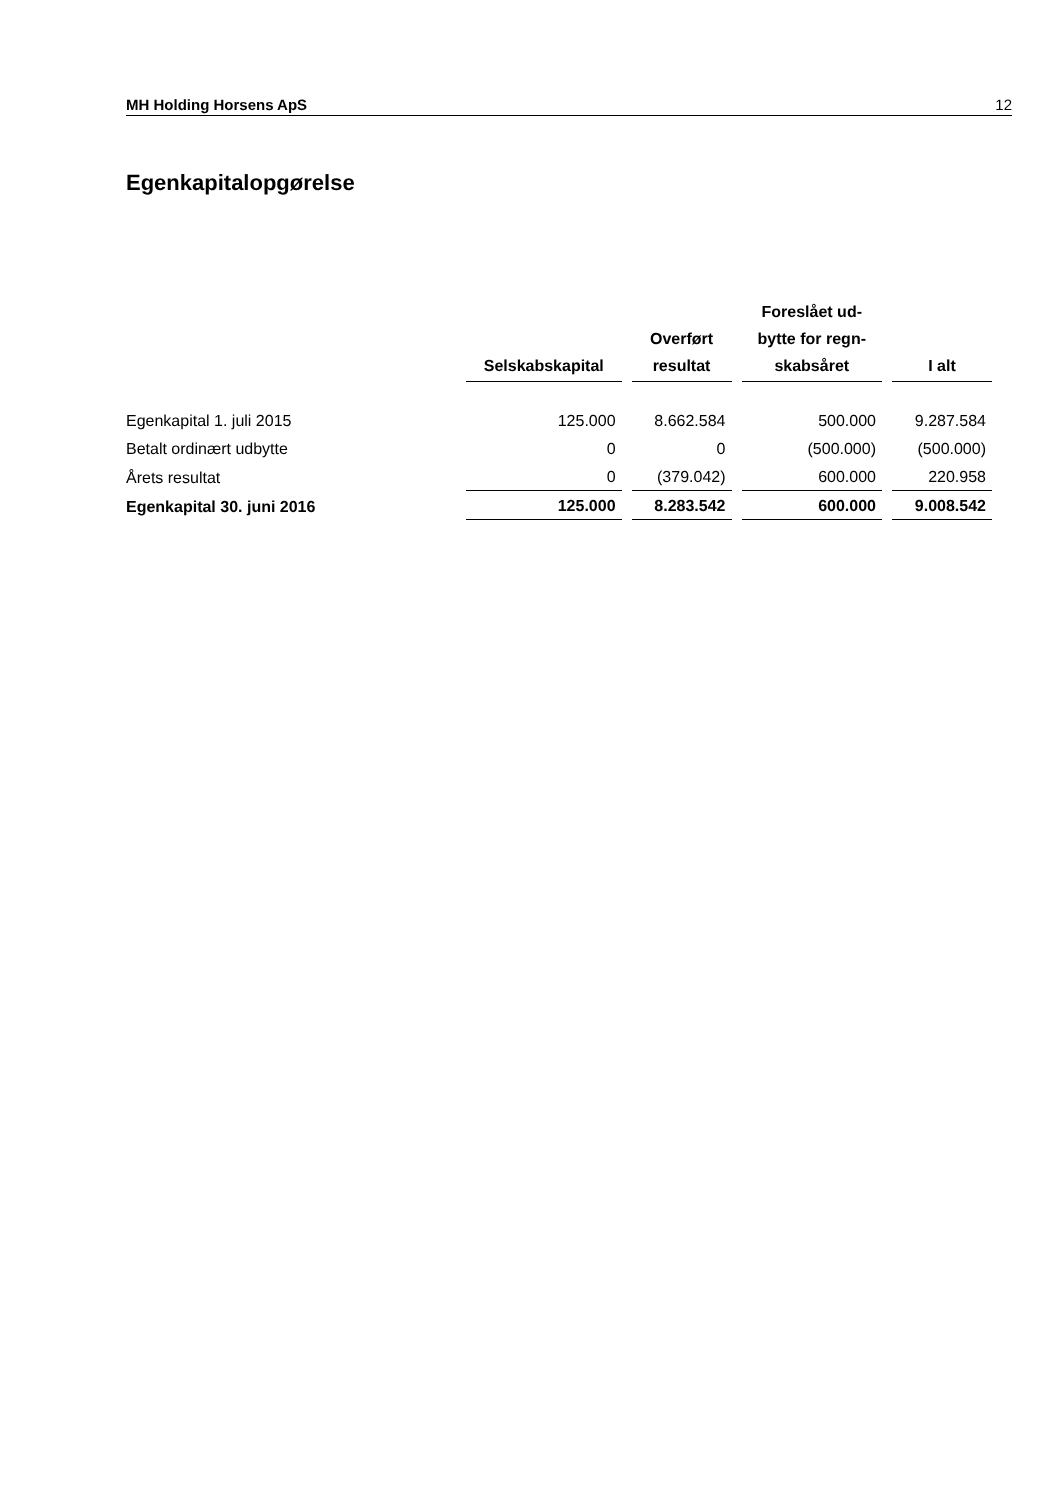MH Holding Horsens ApS 12
Egenkapitalopgørelse
| | Selskabskapital | Overført resultat | Foreslået ud- bytte for regn- skabsåret | I alt |
| --- | --- | --- | --- | --- |
| Egenkapital 1. juli 2015 | 125.000 | 8.662.584 | 500.000 | 9.287.584 |
| Betalt ordinært udbytte | 0 | 0 | (500.000) | (500.000) |
| Årets resultat | 0 | (379.042) | 600.000 | 220.958 |
| Egenkapital 30. juni 2016 | 125.000 | 8.283.542 | 600.000 | 9.008.542 |